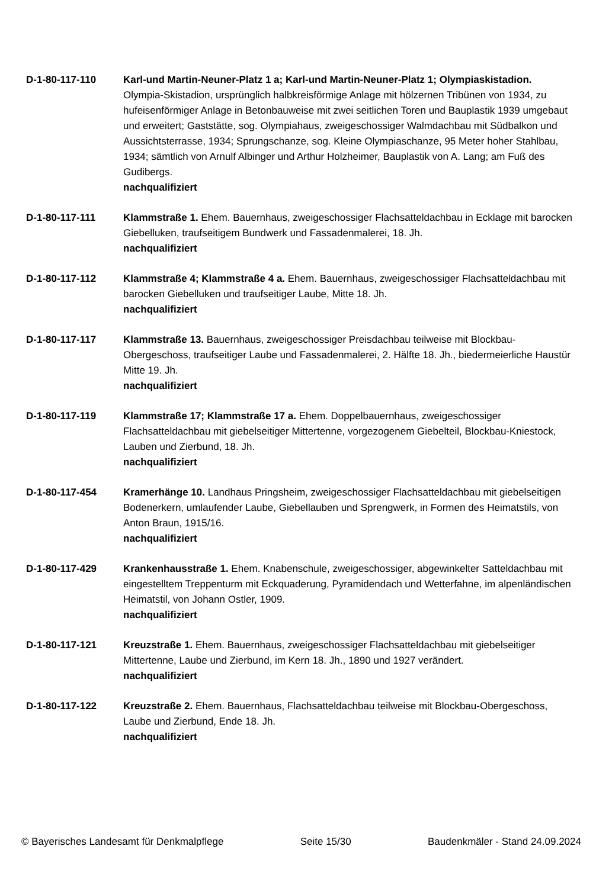D-1-80-117-110 Karl-und Martin-Neuner-Platz 1 a; Karl-und Martin-Neuner-Platz 1; Olympiaskistadion. Olympia-Skistadion, ursprünglich halbkreisförmige Anlage mit hölzernen Tribünen von 1934, zu hufeisenförmiger Anlage in Betonbauweise mit zwei seitlichen Toren und Bauplastik 1939 umgebaut und erweitert; Gaststätte, sog. Olympiahaus, zweigeschossiger Walmdachbau mit Südbalkon und Aussichtsterrasse, 1934; Sprungschanze, sog. Kleine Olympiaschanze, 95 Meter hoher Stahlbau, 1934; sämtlich von Arnulf Albinger und Arthur Holzheimer, Bauplastik von A. Lang; am Fuß des Gudibergs.
nachqualifiziert
D-1-80-117-111 Klammstraße 1. Ehem. Bauernhaus, zweigeschossiger Flachsatteldachbau in Ecklage mit barocken Giebelluken, traufseitigem Bundwerk und Fassadenmalerei, 18. Jh.
nachqualifiziert
D-1-80-117-112 Klammstraße 4; Klammstraße 4 a. Ehem. Bauernhaus, zweigeschossiger Flachsatteldachbau mit barocken Giebelluken und traufseitiger Laube, Mitte 18. Jh.
nachqualifiziert
D-1-80-117-117 Klammstraße 13. Bauernhaus, zweigeschossiger Preisdachbau teilweise mit Blockbau-Obergeschoss, traufseitiger Laube und Fassadenmalerei, 2. Hälfte 18. Jh., biedermeierliche Haustür Mitte 19. Jh.
nachqualifiziert
D-1-80-117-119 Klammstraße 17; Klammstraße 17 a. Ehem. Doppelbauernhaus, zweigeschossiger Flachsatteldachbau mit giebelseitiger Mittertenne, vorgezogenem Giebelteil, Blockbau-Kniestock, Lauben und Zierbund, 18. Jh.
nachqualifiziert
D-1-80-117-454 Kramerhänge 10. Landhaus Pringsheim, zweigeschossiger Flachsatteldachbau mit giebelseitigen Bodenerkern, umlaufender Laube, Giebellauben und Sprengwerk, in Formen des Heimatstils, von Anton Braun, 1915/16.
nachqualifiziert
D-1-80-117-429 Krankenhausstraße 1. Ehem. Knabenschule, zweigeschossiger, abgewinkelter Satteldachbau mit eingestelltem Treppenturm mit Eckquaderung, Pyramidendach und Wetterfahne, im alpenländischen Heimatstil, von Johann Ostler, 1909.
nachqualifiziert
D-1-80-117-121 Kreuzstraße 1. Ehem. Bauernhaus, zweigeschossiger Flachsatteldachbau mit giebelseitiger Mittertenne, Laube und Zierbund, im Kern 18. Jh., 1890 und 1927 verändert.
nachqualifiziert
D-1-80-117-122 Kreuzstraße 2. Ehem. Bauernhaus, Flachsatteldachbau teilweise mit Blockbau-Obergeschoss, Laube und Zierbund, Ende 18. Jh.
nachqualifiziert
© Bayerisches Landesamt für Denkmalpflege Seite 15/30 Baudenkmäler - Stand 24.09.2024